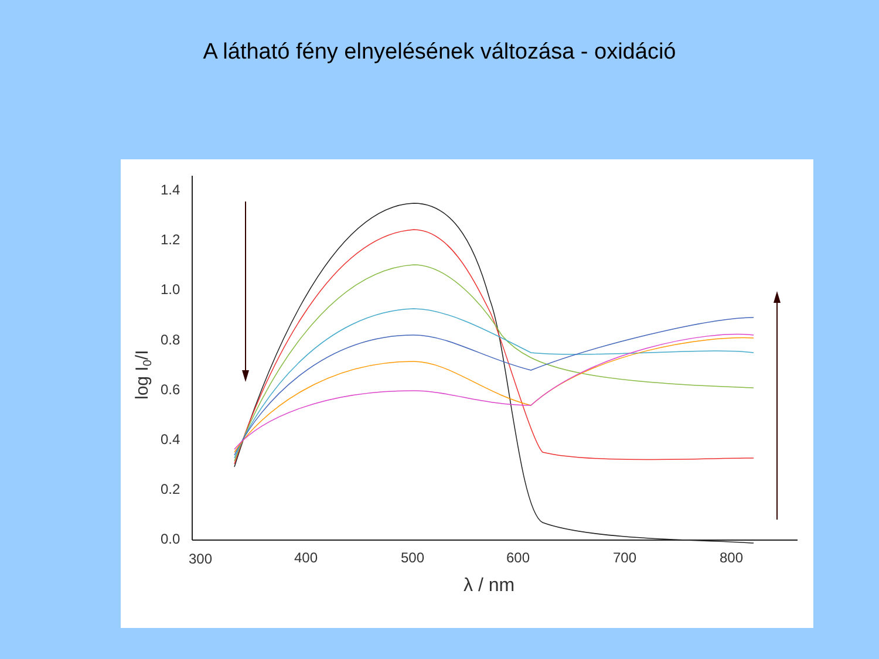A látható fény elnyelésének változása - oxidáció
1.4
1.2
1.0
0.8
0.6
0.4
0.2
0.0
300
400
500
600
700
800
λ / nm
log I0/I